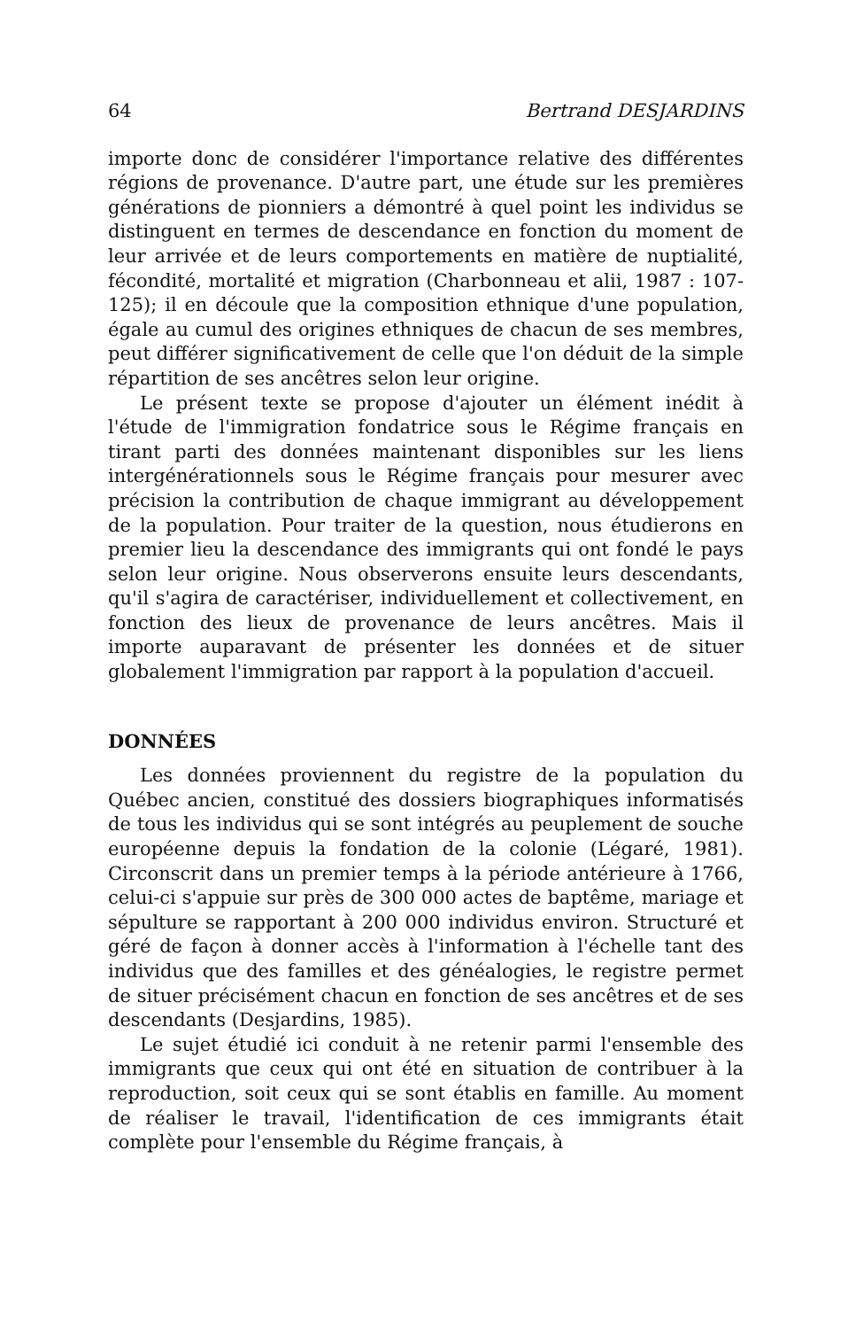64 Bertrand DESJARDINS
importe donc de considérer l'importance relative des différentes régions de provenance. D'autre part, une étude sur les premières générations de pionniers a démontré à quel point les individus se distinguent en termes de descendance en fonction du moment de leur arrivée et de leurs comportements en matière de nuptialité, fécondité, mortalité et migration (Charbonneau et alii, 1987 : 107-125); il en découle que la composition ethnique d'une population, égale au cumul des origines ethniques de chacun de ses membres, peut différer significativement de celle que l'on déduit de la simple répartition de ses ancêtres selon leur origine.
Le présent texte se propose d'ajouter un élément inédit à l'étude de l'immigration fondatrice sous le Régime français en tirant parti des données maintenant disponibles sur les liens intergénérationnels sous le Régime français pour mesurer avec précision la contribution de chaque immigrant au développement de la population. Pour traiter de la question, nous étudierons en premier lieu la descendance des immigrants qui ont fondé le pays selon leur origine. Nous observerons ensuite leurs descendants, qu'il s'agira de caractériser, individuellement et collectivement, en fonction des lieux de provenance de leurs ancêtres. Mais il importe auparavant de présenter les données et de situer globalement l'immigration par rapport à la population d'accueil.
DONNÉES
Les données proviennent du registre de la population du Québec ancien, constitué des dossiers biographiques informatisés de tous les individus qui se sont intégrés au peuplement de souche européenne depuis la fondation de la colonie (Légaré, 1981). Circonscrit dans un premier temps à la période antérieure à 1766, celui-ci s'appuie sur près de 300 000 actes de baptême, mariage et sépulture se rapportant à 200 000 individus environ. Structuré et géré de façon à donner accès à l'information à l'échelle tant des individus que des familles et des généalogies, le registre permet de situer précisément chacun en fonction de ses ancêtres et de ses descendants (Desjardins, 1985).
Le sujet étudié ici conduit à ne retenir parmi l'ensemble des immigrants que ceux qui ont été en situation de contribuer à la reproduction, soit ceux qui se sont établis en famille. Au moment de réaliser le travail, l'identification de ces immigrants était complète pour l'ensemble du Régime français, à